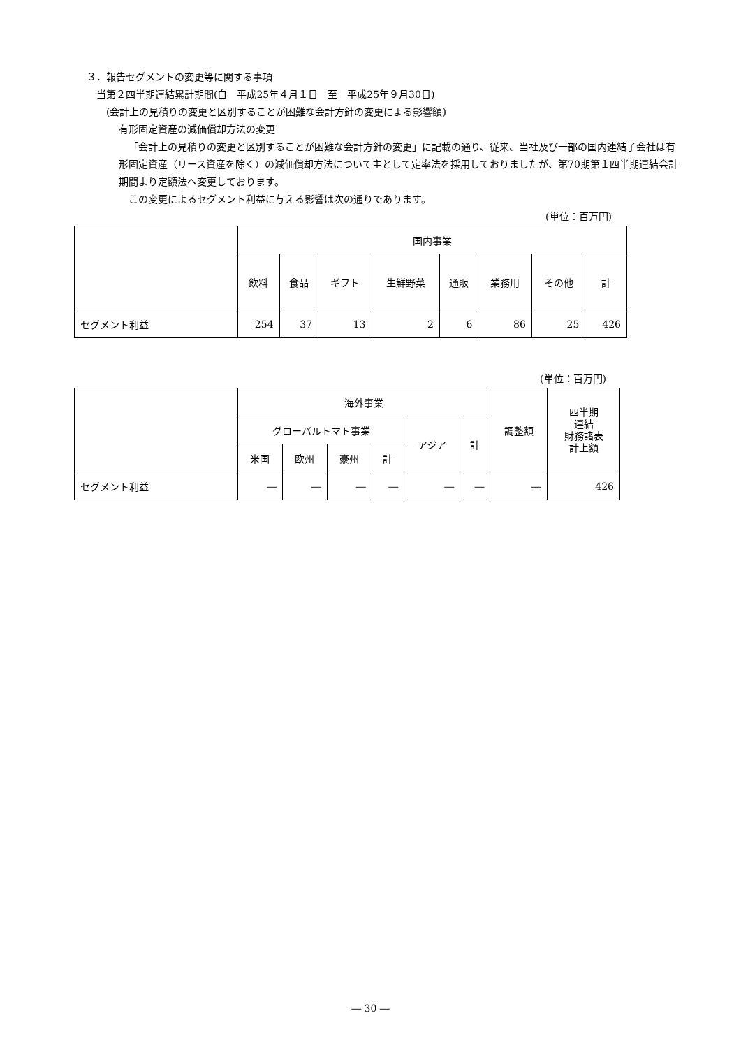３．報告セグメントの変更等に関する事項
当第２四半期連結累計期間(自　平成25年４月１日　至　平成25年９月30日)
(会計上の見積りの変更と区別することが困難な会計方針の変更による影響額)
有形固定資産の減価償却方法の変更
「会計上の見積りの変更と区別することが困難な会計方針の変更」に記載の通り、従来、当社及び一部の国内連結子会社は有形固定資産（リース資産を除く）の減価償却方法について主として定率法を採用しておりましたが、第70期第１四半期連結会計期間より定額法へ変更しております。
この変更によるセグメント利益に与える影響は次の通りであります。
(単位：百万円)
| | 国内事業 | | | | | | | |
| | 飲料 | 食品 | ギフト | 生鮮野菜 | 通販 | 業務用 | その他 | 計 |
| セグメント利益 | 254 | 37 | 13 | 2 | 6 | 86 | 25 | 426 |
(単位：百万円)
| | 海外事業 | | | | | | 調整額 | 四半期 連結 財務諸表 計上額 |
| | グローバルトマト事業 | | | | アジア | 計 | | |
| | 米国 | 欧州 | 豪州 | 計 | | | | |
| セグメント利益 | ― | ― | ― | ― | ― | ― | ― | 426 |
― 30 ―